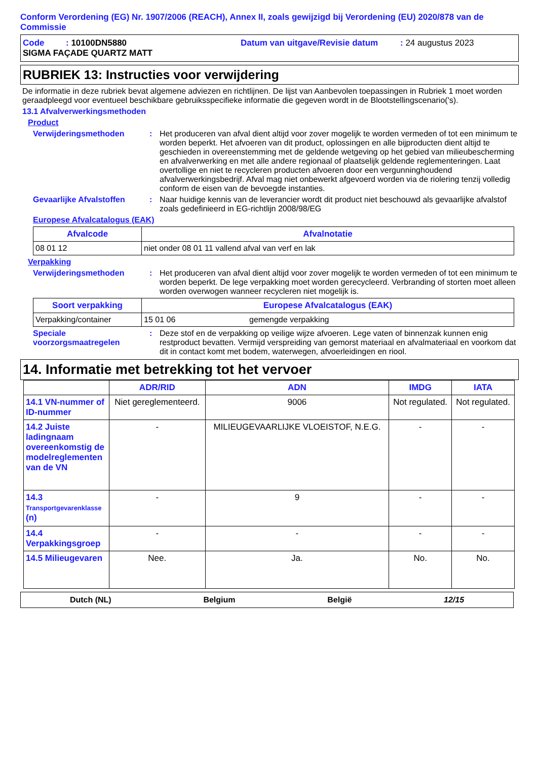Conform Verordening (EG) Nr. 1907/2006 (REACH), Annex II, zoals gewijzigd bij Verordening (EU) 2020/878 van de Commissie
Code : 10100DN5880 Datum van uitgave/Revisie datum: 24 augustus 2023
SIGMA FAÇADE QUARTZ MATT
RUBRIEK 13: Instructies voor verwijdering
De informatie in deze rubriek bevat algemene adviezen en richtlijnen. De lijst van Aanbevolen toepassingen in Rubriek 1 moet worden geraadpleegd voor eventueel beschikbare gebruiksspecifieke informatie die gegeven wordt in de Blootstellingscenario('s).
13.1 Afvalverwerkingsmethoden
Product
Verwijderingsmethoden : Het produceren van afval dient altijd voor zover mogelijk te worden vermeden of tot een minimum te worden beperkt. Het afvoeren van dit product, oplossingen en alle bijproducten dient altijd te geschieden in overeenstemming met de geldende wetgeving op het gebied van milieubescherming en afvalverwerking en met alle andere regionaal of plaatselijk geldende reglementeringen. Laat overtollige en niet te recycleren producten afvoeren door een vergunninghoudend afvalverwerkingsbedrijf. Afval mag niet onbewerkt afgevoerd worden via de riolering tenzij volledig conform de eisen van de bevoegde instanties.
Gevaarlijke Afvalstoffen
: Naar huidige kennis van de leverancier wordt dit product niet beschouwd als gevaarlijke afvalstof zoals gedefinieerd in EG-richtlijn 2008/98/EG
Europese Afvalcatalogus (EAK)
| Afvalcode | Afvalnotatie |
| --- | --- |
| 08 01 12 | niet onder 08 01 11 vallend afval van verf en lak |
Verpakking
Verwijderingsmethoden : Het produceren van afval dient altijd voor zover mogelijk te worden vermeden of tot een minimum te worden beperkt. De lege verpakking moet worden gerecycleerd. Verbranding of storten moet alleen worden overwogen wanneer recycleren niet mogelijk is.
| Soort verpakking | Europese Afvalcatalogus (EAK) | |
| --- | --- | --- |
| Verpakking/container | 15 01 06 | gemengde verpakking |
Speciale voorzorgsmaatregelen
: Deze stof en de verpakking op veilige wijze afvoeren. Lege vaten of binnenzak kunnen enig restproduct bevatten. Vermijd verspreiding van gemorst materiaal en afvalmateriaal en voorkom dat dit in contact komt met bodem, waterwegen, afvoerleidingen en riool.
14. Informatie met betrekking tot het vervoer
| | ADR/RID | ADN | IMDG | IATA |
| --- | --- | --- | --- | --- |
| 14.1 VN-nummer of ID-nummer | Niet gereglementeerd. | 9006 | Not regulated. | Not regulated. |
| 14.2 Juiste ladingnaam overeenkomstig de modelreglementen van de VN | - | MILIEUGEVAARLIJKE VLOEISTOF, N.E.G. | - | - |
| 14.3 Transportgevarenklasse (n) | - | 9 | - | - |
| 14.4 Verpakkingsgroep | - | - | - | - |
| 14.5 Milieugevaren | Nee. | Ja. | No. | No. |
Dutch (NL) Belgium België 12/15